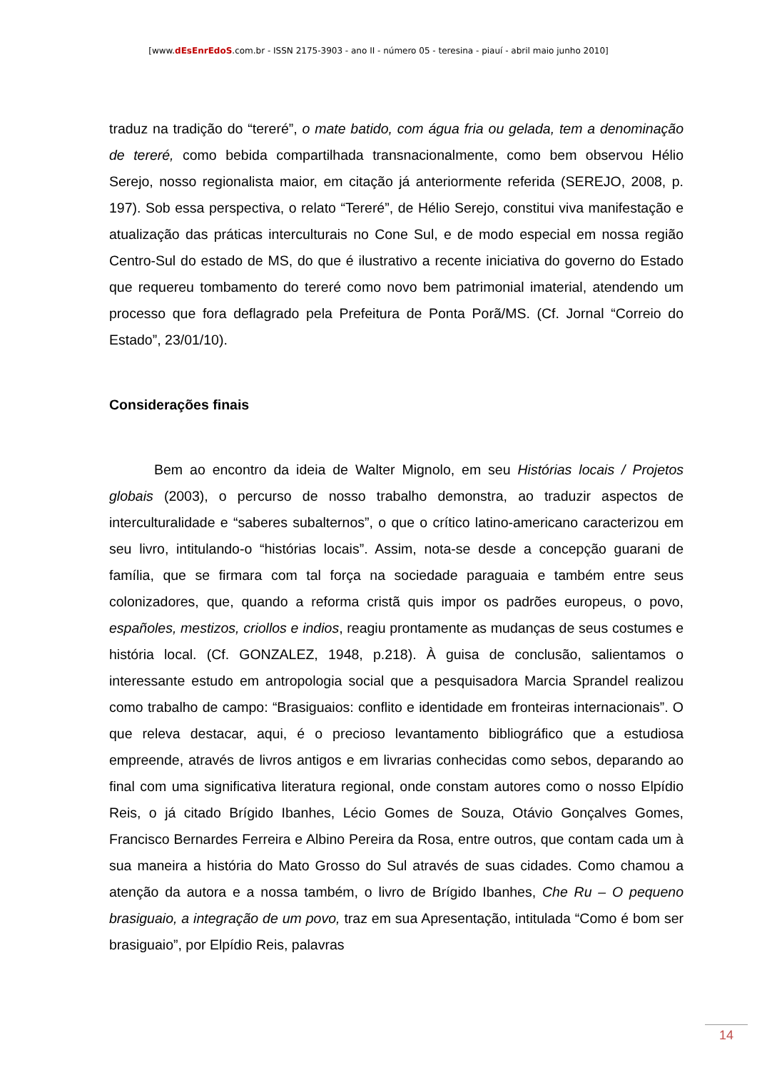[www.dEsEnrEdoS.com.br - ISSN 2175-3903 - ano II - número 05 - teresina - piauí - abril maio junho 2010]
traduz na tradição do “tereré”, o mate batido, com água fria ou gelada, tem a denominação de tereré, como bebida compartilhada transnacionalmente, como bem observou Hélio Serejo, nosso regionalista maior, em citação já anteriormente referida (SEREJO, 2008, p. 197). Sob essa perspectiva, o relato “Tereré”, de Hélio Serejo, constitui viva manifestação e atualização das práticas interculturais no Cone Sul, e de modo especial em nossa região Centro-Sul do estado de MS, do que é ilustrativo a recente iniciativa do governo do Estado que requereu tombamento do tereré como novo bem patrimonial imaterial, atendendo um processo que fora deflagrado pela Prefeitura de Ponta Porã/MS. (Cf. Jornal “Correio do Estado”, 23/01/10).
Considerações finais
Bem ao encontro da ideia de Walter Mignolo, em seu Histórias locais / Projetos globais (2003), o percurso de nosso trabalho demonstra, ao traduzir aspectos de interculturalidade e “saberes subalternos”, o que o crítico latino-americano caracterizou em seu livro, intitulando-o “histórias locais”. Assim, nota-se desde a concepção guarani de família, que se firmara com tal força na sociedade paraguaia e também entre seus colonizadores, que, quando a reforma cristã quis impor os padrões europeus, o povo, españoles, mestizos, criollos e indios, reagiu prontamente as mudanças de seus costumes e história local. (Cf. GONZALEZ, 1948, p.218). À guisa de conclusão, salientamos o interessante estudo em antropologia social que a pesquisadora Marcia Sprandel realizou como trabalho de campo: “Brasiguaios: conflito e identidade em fronteiras internacionais”. O que releva destacar, aqui, é o precioso levantamento bibliográfico que a estudiosa empreende, através de livros antigos e em livrarias conhecidas como sebos, deparando ao final com uma significativa literatura regional, onde constam autores como o nosso Elpídio Reis, o já citado Brígido Ibanhes, Lécio Gomes de Souza, Otávio Gonçalves Gomes, Francisco Bernardes Ferreira e Albino Pereira da Rosa, entre outros, que contam cada um à sua maneira a história do Mato Grosso do Sul através de suas cidades. Como chamou a atenção da autora e a nossa também, o livro de Brígido Ibanhes, Che Ru – O pequeno brasiguaio, a integração de um povo, traz em sua Apresentação, intitulada “Como é bom ser brasiguaio”, por Elpídio Reis, palavras
14